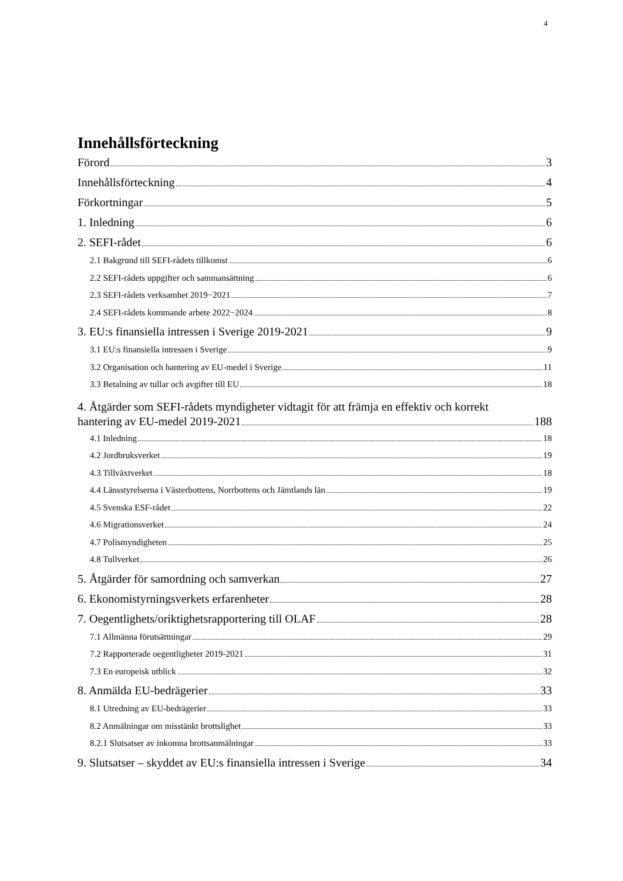4
Innehållsförteckning
Förord 3
Innehållsförteckning 4
Förkortningar 5
1. Inledning 6
2. SEFI-rådet 6
2.1 Bakgrund till SEFI-rådets tillkomst 6
2.2 SEFI-rådets uppgifter och sammansättning 6
2.3 SEFI-rådets verksamhet 2019−2021 7
2.4 SEFI-rådets kommande arbete 2022−2024 8
3. EU:s finansiella intressen i Sverige 2019-2021 9
3.1 EU:s finansiella intressen i Sverige 9
3.2 Organisation och hantering av EU-medel i Sverige 11
3.3 Betalning av tullar och avgifter till EU 18
4. Åtgärder som SEFI-rådets myndigheter vidtagit för att främja en effektiv och korrekt
hantering av EU-medel 2019-2021 188
4.1 Inledning 18
4.2 Jordbruksverket 19
4.3 Tillväxtverket 18
4.4 Länsstyrelserna i Västerbottens, Norrbottens och Jämtlands län 19
4.5 Svenska ESF-rådet 22
4.6 Migrationsverket 24
4.7 Polismyndigheten 25
4.8 Tullverket 26
5. Åtgärder för samordning och samverkan 27
6. Ekonomistyrningsverkets erfarenheter 28
7. Oegentlighets/oriktighetsrapportering till OLAF 28
7.1 Allmänna förutsättningar 29
7.2 Rapporterade oegentligheter 2019-2021 31
7.3 En europeisk utblick 32
8. Anmälda EU-bedrägerier 33
8.1 Utredning av EU-bedrägerier 33
8.2 Anmälningar om misstänkt brottslighet 33
8.2.1 Slutsatser av inkomna brottsanmälningar 33
9. Slutsatser – skyddet av EU:s finansiella intressen i Sverige 34